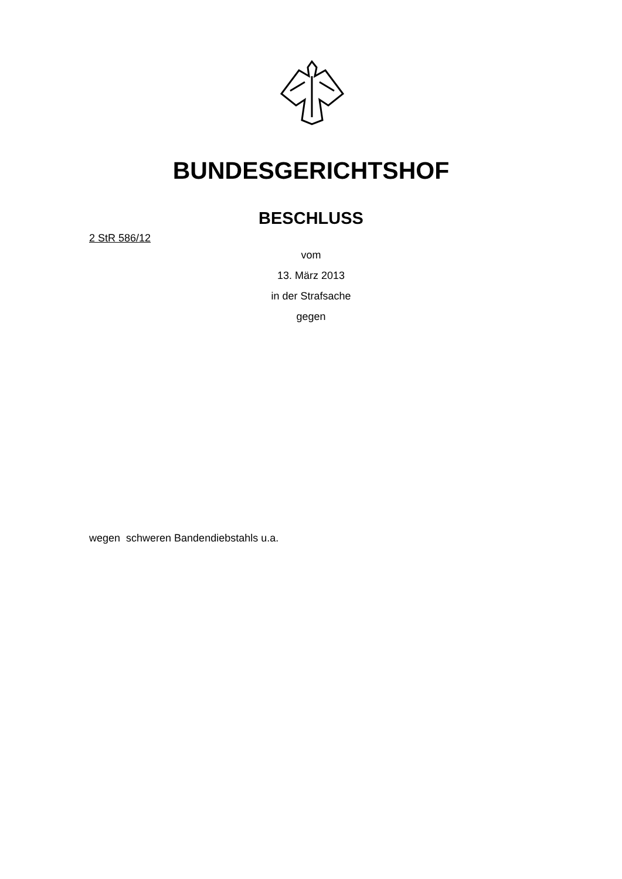BUNDESGERICHTSHOF
BESCHLUSS
2 StR 586/12
vom
13. März 2013
in der Strafsache
gegen
wegen schweren Bandendiebstahls u.a.